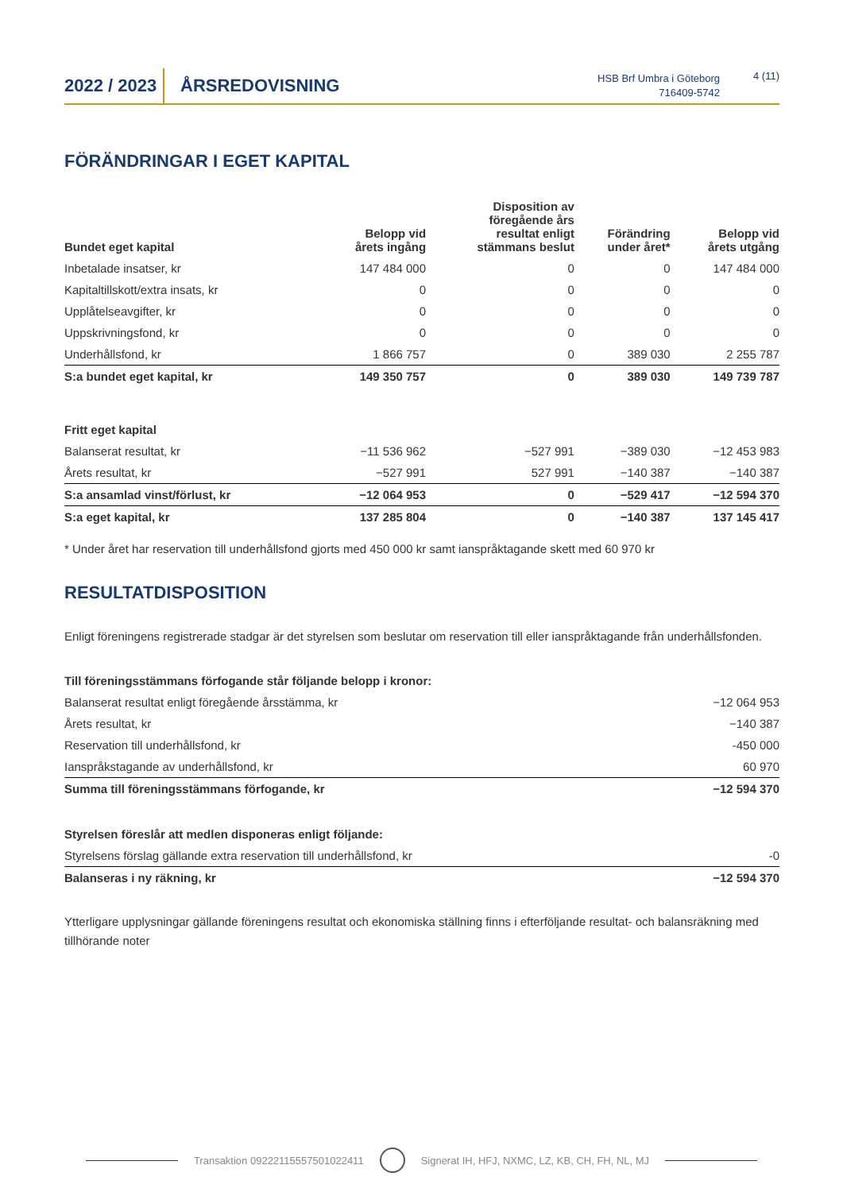2022 / 2023
ÅRSREDOVISNING
HSB Brf Umbra i Göteborg
716409-5742
4 (11)
FÖRÄNDRINGAR I EGET KAPITAL
| Bundet eget kapital | Belopp vid årets ingång | Disposition av föregående års resultat enligt stämmans beslut | Förändring under året* | Belopp vid årets utgång |
| --- | --- | --- | --- | --- |
| Inbetalade insatser, kr | 147 484 000 | 0 | 0 | 147 484 000 |
| Kapitaltillskott/extra insats, kr | 0 | 0 | 0 | 0 |
| Upplåtelseavgifter, kr | 0 | 0 | 0 | 0 |
| Uppskrivningsfond, kr | 0 | 0 | 0 | 0 |
| Underhållsfond, kr | 1 866 757 | 0 | 389 030 | 2 255 787 |
| S:a bundet eget kapital, kr | 149 350 757 | 0 | 389 030 | 149 739 787 |
| Fritt eget kapital | | | | |
| Balanserat resultat, kr | −11 536 962 | −527 991 | −389 030 | −12 453 983 |
| Årets resultat, kr | −527 991 | 527 991 | −140 387 | −140 387 |
| S:a ansamlad vinst/förlust, kr | −12 064 953 | 0 | −529 417 | −12 594 370 |
| S:a eget kapital, kr | 137 285 804 | 0 | −140 387 | 137 145 417 |
* Under året har reservation till underhållsfond gjorts med 450 000 kr samt ianspråktagande skett med 60 970 kr
RESULTATDISPOSITION
Enligt föreningens registrerade stadgar är det styrelsen som beslutar om reservation till eller ianspråktagande från underhållsfonden.
| Till föreningsstämmans förfogande står följande belopp i kronor: | |
| Balanserat resultat enligt föregående årsstämma, kr | −12 064 953 |
| Årets resultat, kr | −140 387 |
| Reservation till underhållsfond, kr | -450 000 |
| Ianspråkstagande av underhållsfond, kr | 60 970 |
| Summa till föreningsstämmans förfogande, kr | −12 594 370 |
| Styrelsen föreslår att medlen disponeras enligt följande: | |
| Styrelsens förslag gällande extra reservation till underhållsfond, kr | -0 |
| Balanseras i ny räkning, kr | −12 594 370 |
Ytterligare upplysningar gällande föreningens resultat och ekonomiska ställning finns i efterföljande resultat- och balansräkning med tillhörande noter
Transaktion 09222115557501022411 Signerat IH, HFJ, NXMC, LZ, KB, CH, FH, NL, MJ